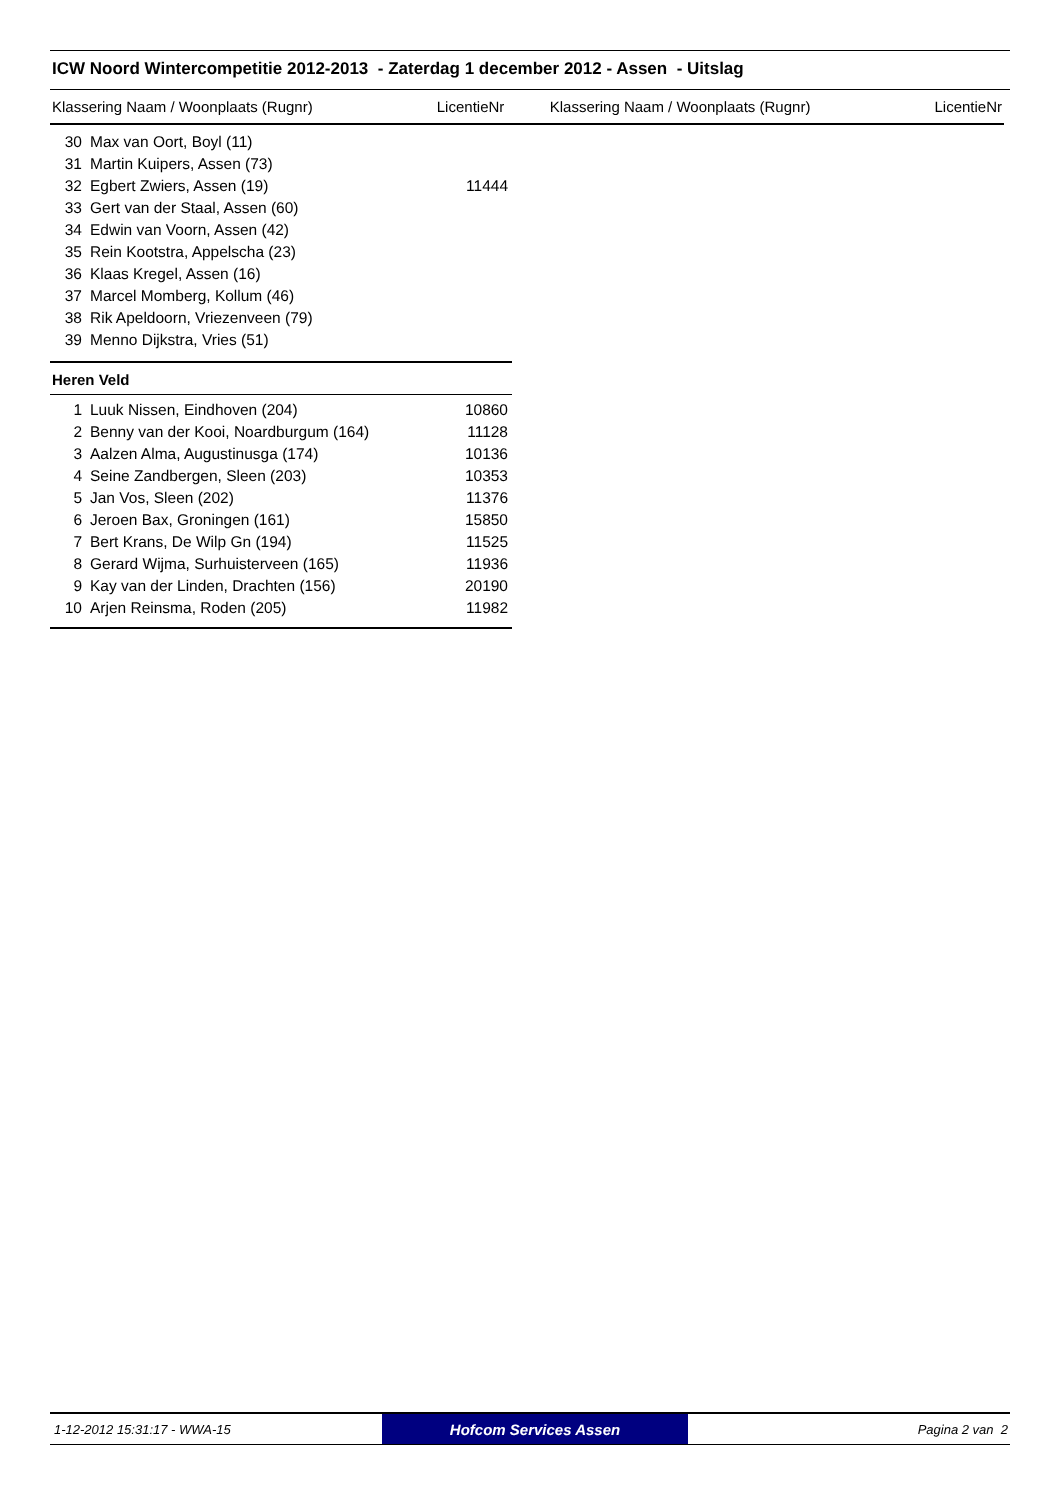ICW Noord Wintercompetitie 2012-2013 - Zaterdag 1 december 2012 - Assen - Uitslag
Klassering Naam / Woonplaats (Rugnr) LicentieNr Klassering Naam / Woonplaats (Rugnr) LicentieNr
| 30 | Max van Oort, Boyl (11) | |
| 31 | Martin Kuipers, Assen (73) | |
| 32 | Egbert Zwiers, Assen (19) | 11444 |
| 33 | Gert van der Staal, Assen (60) | |
| 34 | Edwin van Voorn, Assen (42) | |
| 35 | Rein Kootstra, Appelscha (23) | |
| 36 | Klaas Kregel, Assen (16) | |
| 37 | Marcel Momberg, Kollum (46) | |
| 38 | Rik Apeldoorn, Vriezenveen (79) | |
| 39 | Menno Dijkstra, Vries (51) | |
Heren Veld
| 1 | Luuk Nissen, Eindhoven (204) | 10860 |
| 2 | Benny van der Kooi, Noardburgum (164) | 11128 |
| 3 | Aalzen Alma, Augustinusga (174) | 10136 |
| 4 | Seine Zandbergen, Sleen (203) | 10353 |
| 5 | Jan Vos, Sleen (202) | 11376 |
| 6 | Jeroen Bax, Groningen (161) | 15850 |
| 7 | Bert Krans, De Wilp Gn (194) | 11525 |
| 8 | Gerard Wijma, Surhuisterveen (165) | 11936 |
| 9 | Kay van der Linden, Drachten (156) | 20190 |
| 10 | Arjen Reinsma, Roden (205) | 11982 |
1-12-2012 15:31:17 - WWA-15
Hofcom Services Assen
Pagina 2 van 2